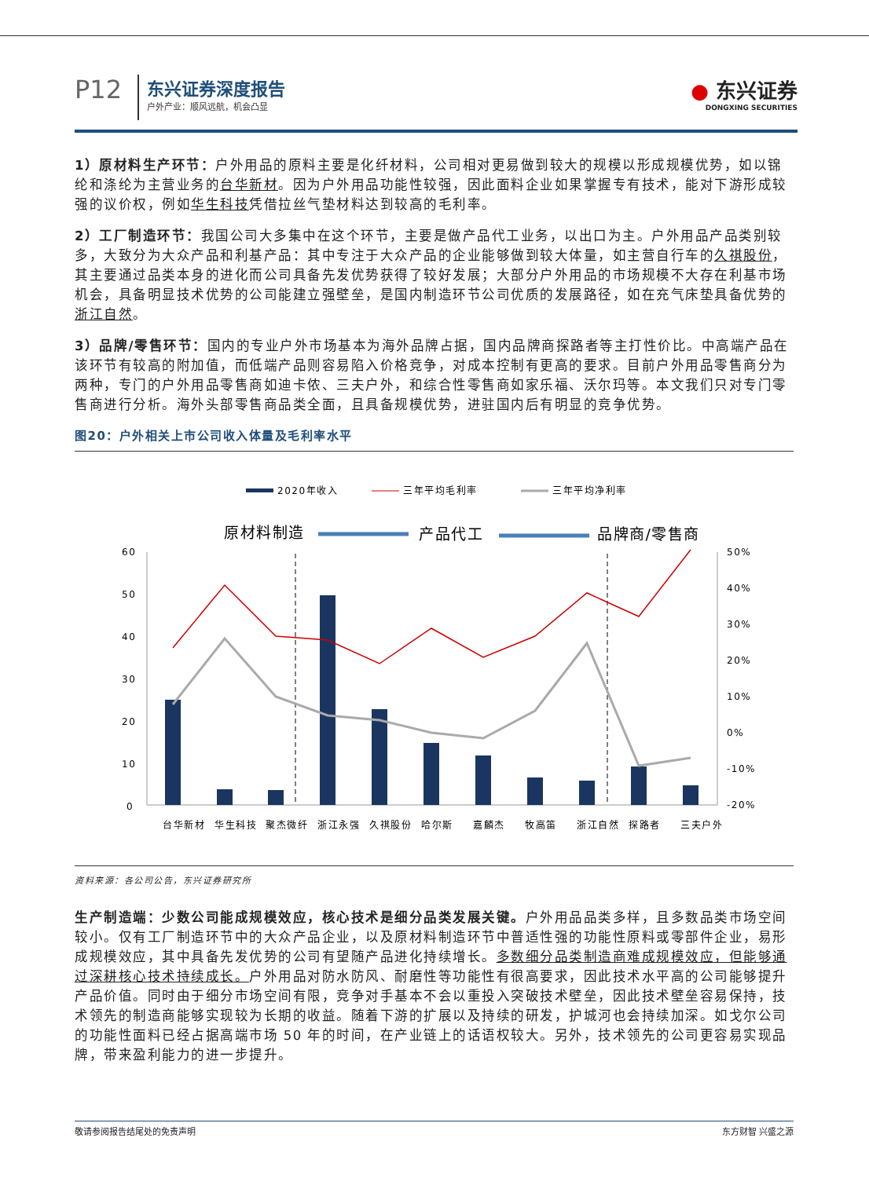P12
东兴证券深度报告
户外产业：顺风远航，机会凸显
● 东兴证券
DONGXING SECURITIES
1）原材料生产环节：户外用品的原料主要是化纤材料，公司相对更易做到较大的规模以形成规模优势，如以锦纶和涤纶为主营业务的台华新材。因为户外用品功能性较强，因此面料企业如果掌握专有技术，能对下游形成较强的议价权，例如华生科技凭借拉丝气垫材料达到较高的毛利率。
2）工厂制造环节：我国公司大多集中在这个环节，主要是做产品代工业务，以出口为主。户外用品产品类别较多，大致分为大众产品和利基产品：其中专注于大众产品的企业能够做到较大体量，如主营自行车的久祺股份，其主要通过品类本身的进化而公司具备先发优势获得了较好发展；大部分户外用品的市场规模不大存在利基市场机会，具备明显技术优势的公司能建立强壁垒，是国内制造环节公司优质的发展路径，如在充气床垫具备优势的浙江自然。
3）品牌/零售环节：国内的专业户外市场基本为海外品牌占据，国内品牌商探路者等主打性价比。中高端产品在该环节有较高的附加值，而低端产品则容易陷入价格竞争，对成本控制有更高的要求。目前户外用品零售商分为两种，专门的户外用品零售商如迪卡侬、三夫户外，和综合性零售商如家乐福、沃尔玛等。本文我们只对专门零售商进行分析。海外头部零售商品类全面，且具备规模优势，进驻国内后有明显的竞争优势。
图20：户外相关上市公司收入体量及毛利率水平
2020年收入
三年平均毛利率
三年平均净利率
原材料制造
产品代工
品牌商/零售商
60
50
40
30
20
10
0
50%
40%
30%
20%
10%
0%
-10%
-20%
台华新材
华生科技
聚杰微纤
浙江永强
久祺股份
哈尔斯
嘉麟杰
牧高笛
浙江自然
探路者
三夫户外
资料来源：各公司公告，东兴证券研究所
生产制造端：少数公司能成规模效应，核心技术是细分品类发展关键。户外用品品类多样，且多数品类市场空间较小。仅有工厂制造环节中的大众产品企业，以及原材料制造环节中普适性强的功能性原料或零部件企业，易形成规模效应，其中具备先发优势的公司有望随产品进化持续增长。多数细分品类制造商难成规模效应，但能够通过深耕核心技术持续成长。户外用品对防水防风、耐磨性等功能性有很高要求，因此技术水平高的公司能够提升产品价值。同时由于细分市场空间有限，竞争对手基本不会以重投入突破技术壁垒，因此技术壁垒容易保持，技术领先的制造商能够实现较为长期的收益。随着下游的扩展以及持续的研发，护城河也会持续加深。如戈尔公司的功能性面料已经占据高端市场 50 年的时间，在产业链上的话语权较大。另外，技术领先的公司更容易实现品牌，带来盈利能力的进一步提升。
敬请参阅报告结尾处的免责声明 东方财智 兴盛之源